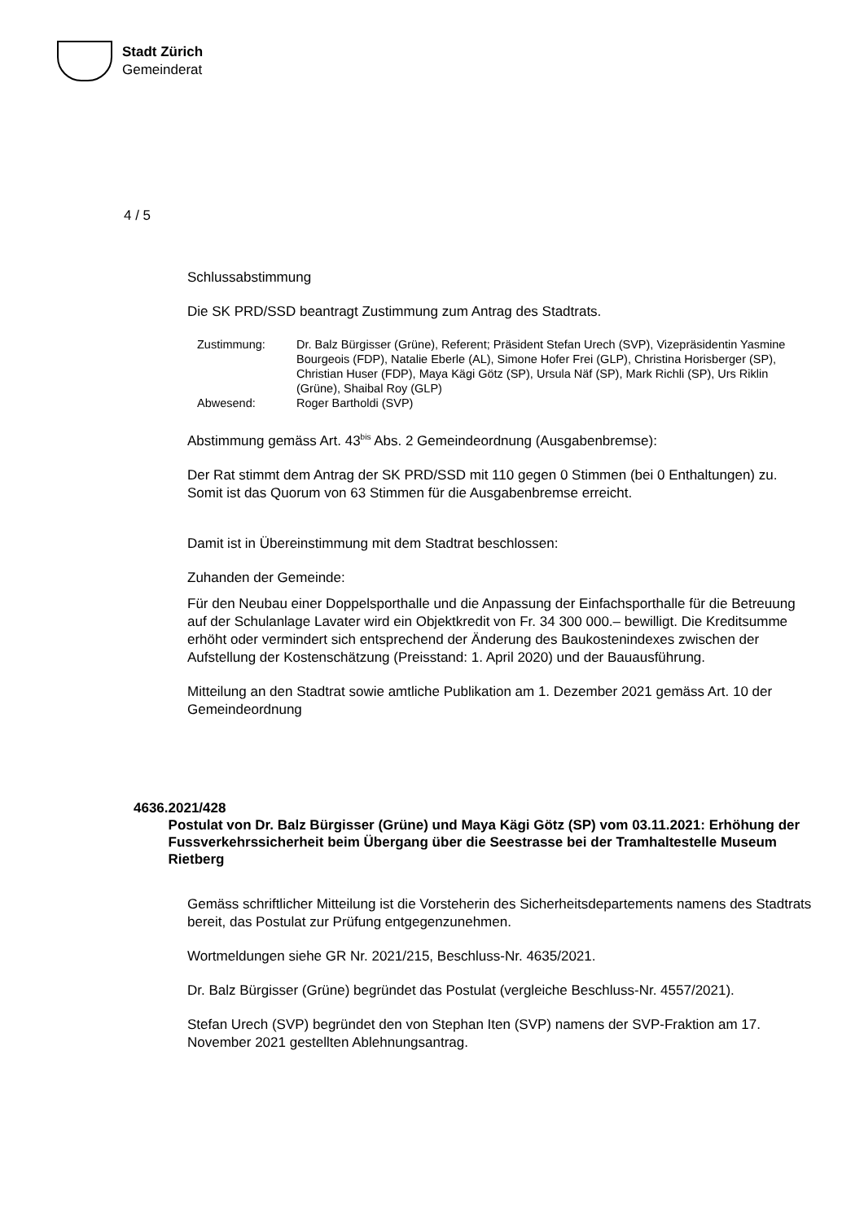Stadt Zürich
Gemeinderat
4 / 5
Schlussabstimmung
Die SK PRD/SSD beantragt Zustimmung zum Antrag des Stadtrats.
Zustimmung:
Dr. Balz Bürgisser (Grüne), Referent; Präsident Stefan Urech (SVP), Vizepräsidentin Yasmine Bourgeois (FDP), Natalie Eberle (AL), Simone Hofer Frei (GLP), Christina Horisberger (SP), Christian Huser (FDP), Maya Kägi Götz (SP), Ursula Näf (SP), Mark Richli (SP), Urs Riklin (Grüne), Shaibal Roy (GLP)
Abwesend:
Roger Bartholdi (SVP)
Abstimmung gemäss Art. 43<sup>bis</sup> Abs. 2 Gemeindeordnung (Ausgabenbremse):
Der Rat stimmt dem Antrag der SK PRD/SSD mit 110 gegen 0 Stimmen (bei 0 Enthaltungen) zu. Somit ist das Quorum von 63 Stimmen für die Ausgabenbremse erreicht.
Damit ist in Übereinstimmung mit dem Stadtrat beschlossen:
Zuhanden der Gemeinde:
Für den Neubau einer Doppelsporthalle und die Anpassung der Einfachsporthalle für die Betreuung auf der Schulanlage Lavater wird ein Objektkredit von Fr. 34 300 000.– bewilligt. Die Kreditsumme erhöht oder vermindert sich entsprechend der Änderung des Baukostenindexes zwischen der Aufstellung der Kostenschätzung (Preisstand: 1. April 2020) und der Bauausführung.
Mitteilung an den Stadtrat sowie amtliche Publikation am 1. Dezember 2021 gemäss Art. 10 der Gemeindeordnung
4636. 2021/428
Postulat von Dr. Balz Bürgisser (Grüne) und Maya Kägi Götz (SP) vom 03.11.2021: Erhöhung der Fussverkehrssicherheit beim Übergang über die Seestrasse bei der Tramhaltestelle Museum Rietberg
Gemäss schriftlicher Mitteilung ist die Vorsteherin des Sicherheitsdepartements namens des Stadtrats bereit, das Postulat zur Prüfung entgegenzunehmen.
Wortmeldungen siehe GR Nr. 2021/215, Beschluss-Nr. 4635/2021.
Dr. Balz Bürgisser (Grüne) begründet das Postulat (vergleiche Beschluss-Nr. 4557/2021).
Stefan Urech (SVP) begründet den von Stephan Iten (SVP) namens der SVP-Fraktion am 17. November 2021 gestellten Ablehnungsantrag.